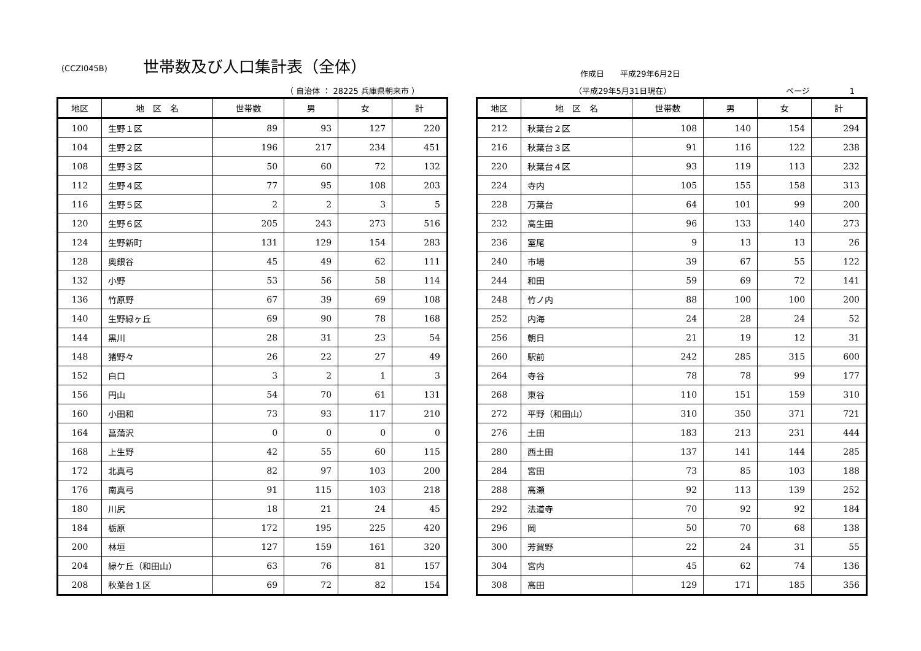(CCZI045B) 世帯数及び人口集計表（全体） 作成日　　平成29年6月2日
（ 自治体 ： 28225 兵庫県朝来市 ） （平成29年5月31日現在） ページ　　　　　1
| 地区 | 地 区 名 | 世帯数 | 男 | 女 | 計 |
| --- | --- | --- | --- | --- | --- |
| 100 | 生野１区 | 89 | 93 | 127 | 220 |
| 104 | 生野２区 | 196 | 217 | 234 | 451 |
| 108 | 生野３区 | 50 | 60 | 72 | 132 |
| 112 | 生野４区 | 77 | 95 | 108 | 203 |
| 116 | 生野５区 | 2 | 2 | 3 | 5 |
| 120 | 生野６区 | 205 | 243 | 273 | 516 |
| 124 | 生野新町 | 131 | 129 | 154 | 283 |
| 128 | 奥銀谷 | 45 | 49 | 62 | 111 |
| 132 | 小野 | 53 | 56 | 58 | 114 |
| 136 | 竹原野 | 67 | 39 | 69 | 108 |
| 140 | 生野緑ヶ丘 | 69 | 90 | 78 | 168 |
| 144 | 黒川 | 28 | 31 | 23 | 54 |
| 148 | 猪野々 | 26 | 22 | 27 | 49 |
| 152 | 白口 | 3 | 2 | 1 | 3 |
| 156 | 円山 | 54 | 70 | 61 | 131 |
| 160 | 小田和 | 73 | 93 | 117 | 210 |
| 164 | 菖蒲沢 | 0 | 0 | 0 | 0 |
| 168 | 上生野 | 42 | 55 | 60 | 115 |
| 172 | 北真弓 | 82 | 97 | 103 | 200 |
| 176 | 南真弓 | 91 | 115 | 103 | 218 |
| 180 | 川尻 | 18 | 21 | 24 | 45 |
| 184 | 栃原 | 172 | 195 | 225 | 420 |
| 200 | 林垣 | 127 | 159 | 161 | 320 |
| 204 | 緑ケ丘（和田山） | 63 | 76 | 81 | 157 |
| 208 | 秋葉台１区 | 69 | 72 | 82 | 154 |
| 地区 | 地 区 名 | 世帯数 | 男 | 女 | 計 |
| --- | --- | --- | --- | --- | --- |
| 212 | 秋葉台２区 | 108 | 140 | 154 | 294 |
| 216 | 秋葉台３区 | 91 | 116 | 122 | 238 |
| 220 | 秋葉台４区 | 93 | 119 | 113 | 232 |
| 224 | 寺内 | 105 | 155 | 158 | 313 |
| 228 | 万葉台 | 64 | 101 | 99 | 200 |
| 232 | 高生田 | 96 | 133 | 140 | 273 |
| 236 | 室尾 | 9 | 13 | 13 | 26 |
| 240 | 市場 | 39 | 67 | 55 | 122 |
| 244 | 和田 | 59 | 69 | 72 | 141 |
| 248 | 竹ノ内 | 88 | 100 | 100 | 200 |
| 252 | 内海 | 24 | 28 | 24 | 52 |
| 256 | 朝日 | 21 | 19 | 12 | 31 |
| 260 | 駅前 | 242 | 285 | 315 | 600 |
| 264 | 寺谷 | 78 | 78 | 99 | 177 |
| 268 | 東谷 | 110 | 151 | 159 | 310 |
| 272 | 平野（和田山） | 310 | 350 | 371 | 721 |
| 276 | 土田 | 183 | 213 | 231 | 444 |
| 280 | 西土田 | 137 | 141 | 144 | 285 |
| 284 | 宮田 | 73 | 85 | 103 | 188 |
| 288 | 高瀬 | 92 | 113 | 139 | 252 |
| 292 | 法道寺 | 70 | 92 | 92 | 184 |
| 296 | 岡 | 50 | 70 | 68 | 138 |
| 300 | 芳賀野 | 22 | 24 | 31 | 55 |
| 304 | 宮内 | 45 | 62 | 74 | 136 |
| 308 | 高田 | 129 | 171 | 185 | 356 |